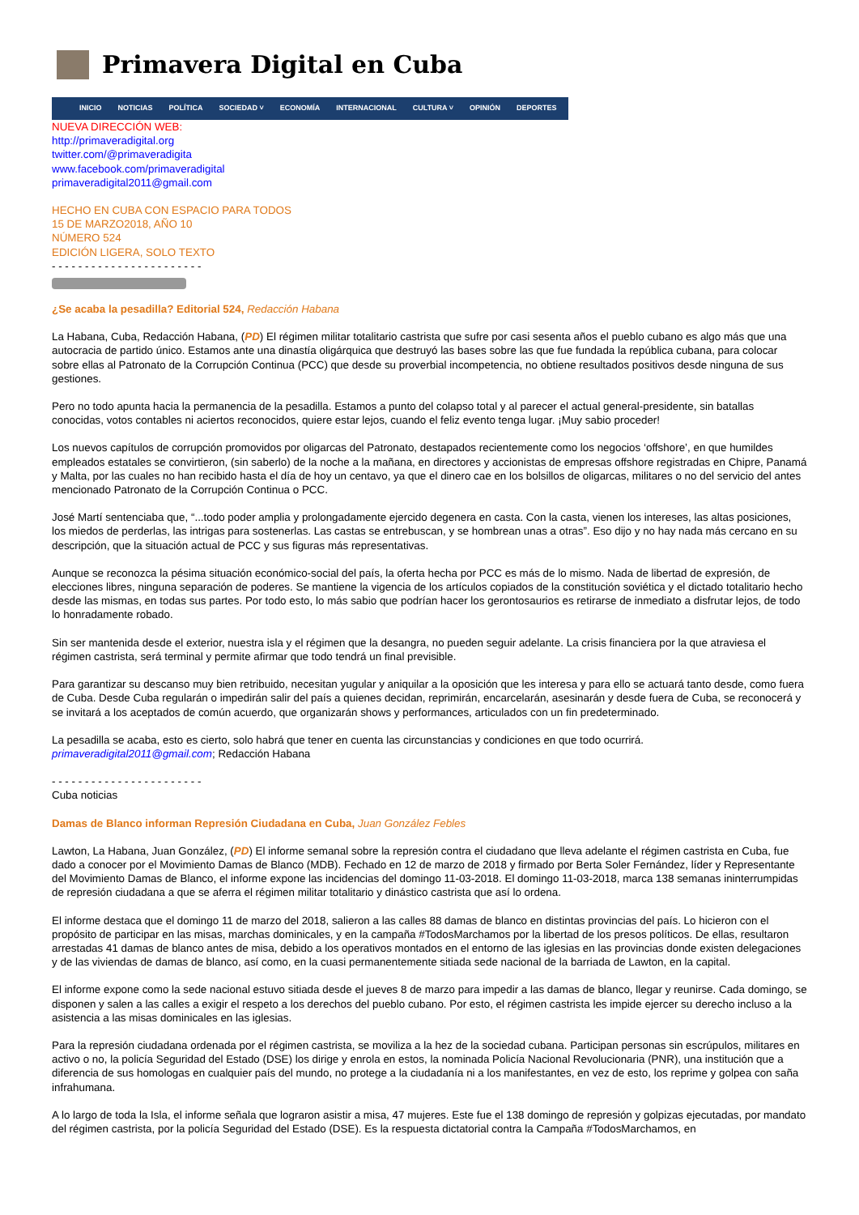Primavera Digital en Cuba
INICIO NOTICIAS POLÍTICA SOCIEDAD ˅ ECONOMÍA INTERNACIONAL CULTURA ˅ OPINIÓN DEPORTES
NUEVA DIRECCIÓN WEB:
http://primaveradigital.org
twitter.com/@primaveradigita
www.facebook.com/primaveradigital
primaveradigital2011@gmail.com
HECHO EN CUBA CON ESPACIO PARA TODOS
15 DE MARZO2018, AÑO 10
NÚMERO 524
EDICIÓN LIGERA, SOLO TEXTO
- - - - - - - - - - - - - - - - - - - - - - -
¿Se acaba la pesadilla? Editorial 524, Redacción Habana
La Habana, Cuba, Redacción Habana, (PD) El régimen militar totalitario castrista que sufre por casi sesenta años el pueblo cubano es algo más que una autocracia de partido único. Estamos ante una dinastía oligárquica que destruyó las bases sobre las que fue fundada la república cubana, para colocar sobre ellas al Patronato de la Corrupción Continua (PCC) que desde su proverbial incompetencia, no obtiene resultados positivos desde ninguna de sus gestiones.
Pero no todo apunta hacia la permanencia de la pesadilla. Estamos a punto del colapso total y al parecer el actual general-presidente, sin batallas conocidas, votos contables ni aciertos reconocidos, quiere estar lejos, cuando el feliz evento tenga lugar. ¡Muy sabio proceder!
Los nuevos capítulos de corrupción promovidos por oligarcas del Patronato, destapados recientemente como los negocios ‘offshore’, en que humildes empleados estatales se convirtieron, (sin saberlo) de la noche a la mañana, en directores y accionistas de empresas offshore registradas en Chipre, Panamá y Malta, por las cuales no han recibido hasta el día de hoy un centavo, ya que el dinero cae en los bolsillos de oligarcas, militares o no del servicio del antes mencionado Patronato de la Corrupción Continua o PCC.
José Martí sentenciaba que, “...todo poder amplia y prolongadamente ejercido degenera en casta. Con la casta, vienen los intereses, las altas posiciones, los miedos de perderlas, las intrigas para sostenerlas. Las castas se entrebuscan, y se hombrean unas a otras”. Eso dijo y no hay nada más cercano en su descripción, que la situación actual de PCC y sus figuras más representativas.
Aunque se reconozca la pésima situación económico-social del país, la oferta hecha por PCC es más de lo mismo. Nada de libertad de expresión, de elecciones libres, ninguna separación de poderes. Se mantiene la vigencia de los artículos copiados de la constitución soviética y el dictado totalitario hecho desde las mismas, en todas sus partes. Por todo esto, lo más sabio que podrían hacer los gerontosaurios es retirarse de inmediato a disfrutar lejos, de todo lo honradamente robado.
Sin ser mantenida desde el exterior, nuestra isla y el régimen que la desangra, no pueden seguir adelante. La crisis financiera por la que atraviesa el régimen castrista, será terminal y permite afirmar que todo tendrá un final previsible.
Para garantizar su descanso muy bien retribuido, necesitan yugular y aniquilar a la oposición que les interesa y para ello se actuará tanto desde, como fuera de Cuba. Desde Cuba regularán o impedirán salir del país a quienes decidan, reprimirán, encarcelarán, asesinarán y desde fuera de Cuba, se reconocerá y se invitará a los aceptados de común acuerdo, que organizarán shows y performances, articulados con un fin predeterminado.
La pesadilla se acaba, esto es cierto, solo habrá que tener en cuenta las circunstancias y condiciones en que todo ocurrirá.
primaveradigital2011@gmail.com; Redacción Habana
- - - - - - - - - - - - - - - - - - - - - - -
Cuba noticias
Damas de Blanco informan Represión Ciudadana en Cuba, Juan González Febles
Lawton, La Habana, Juan González, (PD) El informe semanal sobre la represión contra el ciudadano que lleva adelante el régimen castrista en Cuba, fue dado a conocer por el Movimiento Damas de Blanco (MDB). Fechado en 12 de marzo de 2018 y firmado por Berta Soler Fernández, líder y Representante del Movimiento Damas de Blanco, el informe expone las incidencias del domingo 11-03-2018. El domingo 11-03-2018, marca 138 semanas ininterrumpidas de represión ciudadana a que se aferra el régimen militar totalitario y dinástico castrista que así lo ordena.
El informe destaca que el domingo 11 de marzo del 2018, salieron a las calles 88 damas de blanco en distintas provincias del país. Lo hicieron con el propósito de participar en las misas, marchas dominicales, y en la campaña #TodosMarchamos por la libertad de los presos políticos. De ellas, resultaron arrestadas 41 damas de blanco antes de misa, debido a los operativos montados en el entorno de las iglesias en las provincias donde existen delegaciones y de las viviendas de damas de blanco, así como, en la cuasi permanentemente sitiada sede nacional de la barriada de Lawton, en la capital.
El informe expone como la sede nacional estuvo sitiada desde el jueves 8 de marzo para impedir a las damas de blanco, llegar y reunirse. Cada domingo, se disponen y salen a las calles a exigir el respeto a los derechos del pueblo cubano. Por esto, el régimen castrista les impide ejercer su derecho incluso a la asistencia a las misas dominicales en las iglesias.
Para la represión ciudadana ordenada por el régimen castrista, se moviliza a la hez de la sociedad cubana. Participan personas sin escrúpulos, militares en activo o no, la policía Seguridad del Estado (DSE) los dirige y enrola en estos, la nominada Policía Nacional Revolucionaria (PNR), una institución que a diferencia de sus homologas en cualquier país del mundo, no protege a la ciudadanía ni a los manifestantes, en vez de esto, los reprime y golpea con saña infrahumana.
A lo largo de toda la Isla, el informe señala que lograron asistir a misa, 47 mujeres. Este fue el 138 domingo de represión y golpizas ejecutadas, por mandato del régimen castrista, por la policía Seguridad del Estado (DSE). Es la respuesta dictatorial contra la Campaña #TodosMarchamos, en